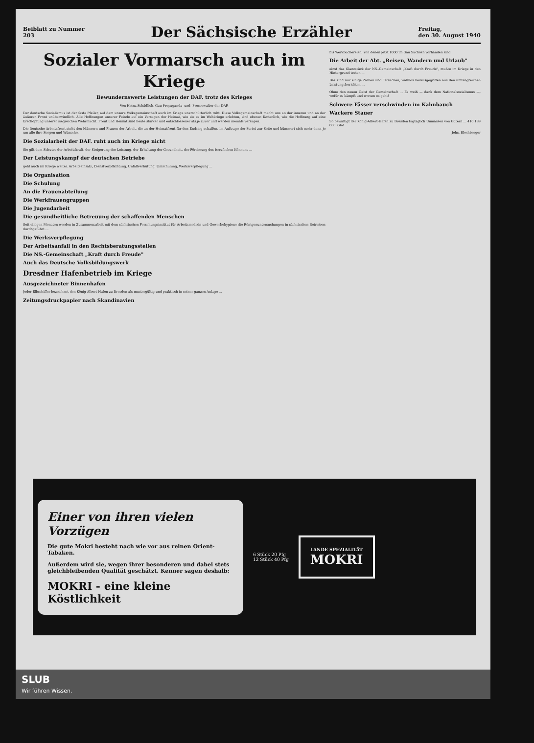Beiblatt zu Nummer
203
Der Sächsische Erzähler
Freitag,
den 30. August 1940
Sozialer Vormarsch auch im Kriege
Bewundernswerte Leistungen der DAF. trotz des Krieges
Von Heinz Schädlich, Gau-Propaganda- und -Pressewalter der DAF.
Der deutsche Sozialismus ist der feste Pfeiler, auf dem unsere Volksgemeinschaft auch im Kriege unerschütterlich ruht. Diese Volksgemeinschaft macht uns an der inneren und an der äußeren Front unüberwindlich. Alle Hoffnungen unserer Feinde auf ein Versagen der Heimat, wie sie es im Weltkriege erlebten, sind ebenso lächerlich, wie die Hoffnung auf eine Erschöpfung unserer siegreichen Wehrmacht. Front und Heimat sind heute stärker und entschlossener als je zuvor und werden niemals versagen.
Die Deutsche Arbeitsfront steht den Männern und Frauen der Arbeit, die an der Heimatfront für den Endsieg schaffen, im Auftrage der Partei zur Seite und kümmert sich mehr denn je um alle ihre Sorgen und Wünsche.
Die Sozialarbeit der DAF. ruht auch im Kriege nicht
Sie gilt dem Schutze der Arbeitskraft, der Steigerung der Leistung, der Erhaltung der Gesundheit, der Förderung des beruflichen Könnens ...
Der Leistungskampf der deutschen Betriebe
geht auch im Kriege weiter. Arbeitseinsatz, Dienstverpflichtung, Unfallverhütung, Umschulung, Werksverpflegung ...
Die Organisation
Die Schulung
An die Frauenabteilung
Die Werkfrauengruppen
Die Jugendarbeit
Die gesundheitliche Betreuung der schaffenden Menschen
Seit einigen Monaten werden in Zusammenarbeit mit dem sächsischen Forschungsinstitut für Arbeitsmedizin und Gewerbehygiene die Röntgenuntersuchungen in sächsischen Betrieben durchgeführt ...
Die Werksverpflegung
Der Arbeitsanfall in den Rechtsberatungsstellen
Die NS.-Gemeinschaft „Kraft durch Freude"
Auch das Deutsche Volksbildungswerk
Dresdner Hafenbetrieb im Kriege
Ausgezeichneter Binnenhafen
Jeder Elbschiffer bezeichnet den König-Albert-Hafen zu Dresden als mustergültig und praktisch in seiner ganzen Anlage ...
Zeitungsdruckpapier nach Skandinavien
bis Werkbüchereien, von denen jetzt 1000 im Gau Sachsen vorhanden sind ...
Die Arbeit der Abt. „Reisen, Wandern und Urlaub"
einst das Glanzstück der NS.-Gemeinschaft „Kraft durch Freude", mußte im Kriege in den Hintergrund treten ...
Das sind nur einige Zahlen und Tatsachen, wahllos herausgegriffen aus den umfangreichen Leistungsberichten ...
Ohne den neuen Geist der Gemeinschaft ... Es weiß — dank dem Nationalsozialismus —, wofür es kämpft und worum es geht!
Schwere Fässer verschwinden im Kahnbauch
Wackere Stauer
So bewältigt der König-Albert-Hafen zu Dresden tagtäglich Unmassen von Gütern ... 410 189 000 Kilo!
Johs. Blochberger
Einer von ihren vielen Vorzügen
Die gute Mokri besteht nach wie vor aus reinen Orient-Tabaken.
Außerdem wird sie, wegen ihrer besonderen und dabei stets gleichbleibenden Qualität geschätzt. Kenner sagen deshalb:
MOKRI - eine kleine Köstlichkeit
6 Stück 20 Pfg
12 Stück 40 Pfg
LANDE SPEZIALITÄT
MOKRI
SLUB
Wir führen Wissen.